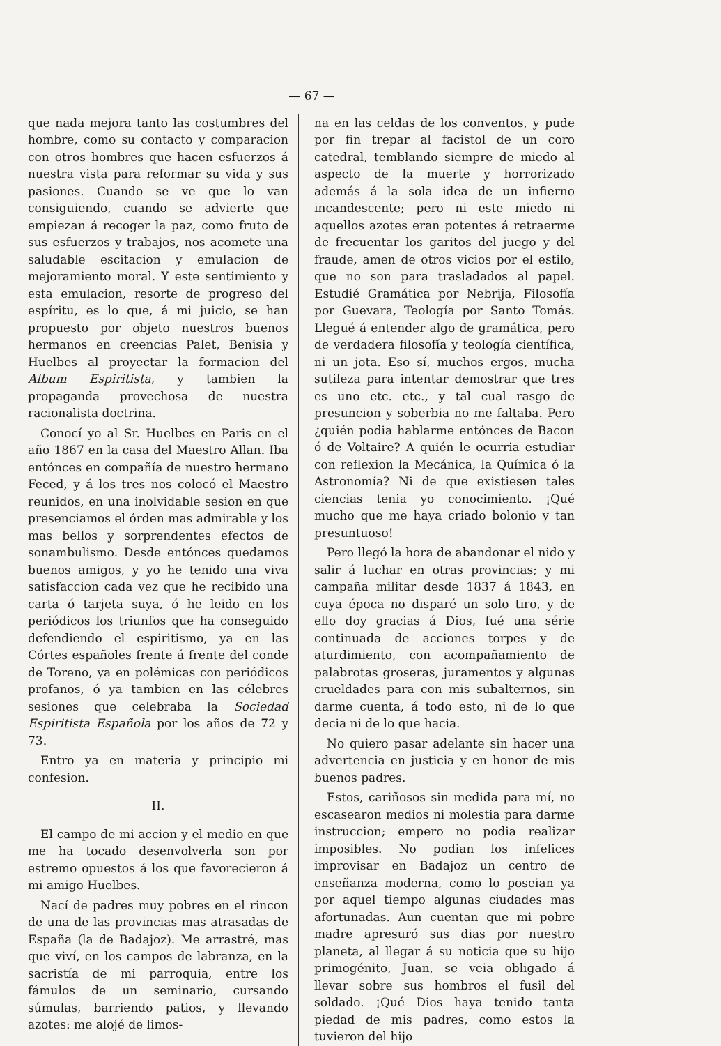— 67 —
que nada mejora tanto las costumbres del hombre, como su contacto y comparacion con otros hombres que hacen esfuerzos á nuestra vista para reformar su vida y sus pasiones. Cuando se ve que lo van consiguiendo, cuando se advierte que empiezan á recoger la paz, como fruto de sus esfuerzos y trabajos, nos acomete una saludable escitacion y emulacion de mejoramiento moral. Y este sentimiento y esta emulacion, resorte de progreso del espíritu, es lo que, á mi juicio, se han propuesto por objeto nuestros buenos hermanos en creencias Palet, Benisia y Huelbes al proyectar la formacion del Album Espiritista, y tambien la propaganda provechosa de nuestra racionalista doctrina.
Conocí yo al Sr. Huelbes en Paris en el año 1867 en la casa del Maestro Allan. Iba entónces en compañía de nuestro hermano Feced, y á los tres nos colocó el Maestro reunidos, en una inolvidable sesion en que presenciamos el órden mas admirable y los mas bellos y sorprendentes efectos de sonambulismo. Desde entónces quedamos buenos amigos, y yo he tenido una viva satisfaccion cada vez que he recibido una carta ó tarjeta suya, ó he leido en los periódicos los triunfos que ha conseguido defendiendo el espiritismo, ya en las Córtes españoles frente á frente del conde de Toreno, ya en polémicas con periódicos profanos, ó ya tambien en las célebres sesiones que celebraba la Sociedad Espiritista Española por los años de 72 y 73.
Entro ya en materia y principio mi confesion.
II.
El campo de mi accion y el medio en que me ha tocado desenvolverla son por estremo opuestos á los que favorecieron á mi amigo Huelbes.
Nací de padres muy pobres en el rincon de una de las provincias mas atrasadas de España (la de Badajoz). Me arrastré, mas que viví, en los campos de labranza, en la sacristía de mi parroquia, entre los fámulos de un seminario, cursando súmulas, barriendo patios, y llevando azotes: me alojé de limos-
na en las celdas de los conventos, y pude por fin trepar al facistol de un coro catedral, temblando siempre de miedo al aspecto de la muerte y horrorizado además á la sola idea de un infierno incandescente; pero ni este miedo ni aquellos azotes eran potentes á retraerme de frecuentar los garitos del juego y del fraude, amen de otros vicios por el estilo, que no son para trasladados al papel. Estudié Gramática por Nebrija, Filosofía por Guevara, Teología por Santo Tomás. Llegué á entender algo de gramática, pero de verdadera filosofía y teología científica, ni un jota. Eso sí, muchos ergos, mucha sutileza para intentar demostrar que tres es uno etc. etc., y tal cual rasgo de presuncion y soberbia no me faltaba. Pero ¿quién podia hablarme entónces de Bacon ó de Voltaire? A quién le ocurria estudiar con reflexion la Mecánica, la Química ó la Astronomía? Ni de que existiesen tales ciencias tenia yo conocimiento. ¡Qué mucho que me haya criado bolonio y tan presuntuoso!
Pero llegó la hora de abandonar el nido y salir á luchar en otras provincias; y mi campaña militar desde 1837 á 1843, en cuya época no disparé un solo tiro, y de ello doy gracias á Dios, fué una série continuada de acciones torpes y de aturdimiento, con acompañamiento de palabrotas groseras, juramentos y algunas crueldades para con mis subalternos, sin darme cuenta, á todo esto, ni de lo que decia ni de lo que hacia.
No quiero pasar adelante sin hacer una advertencia en justicia y en honor de mis buenos padres.
Estos, cariñosos sin medida para mí, no escasearon medios ni molestia para darme instruccion; empero no podia realizar imposibles. No podian los infelices improvisar en Badajoz un centro de enseñanza moderna, como lo poseian ya por aquel tiempo algunas ciudades mas afortunadas. Aun cuentan que mi pobre madre apresuró sus dias por nuestro planeta, al llegar á su noticia que su hijo primogénito, Juan, se veia obligado á llevar sobre sus hombros el fusil del soldado. ¡Qué Dios haya tenido tanta piedad de mis padres, como estos la tuvieron del hijo